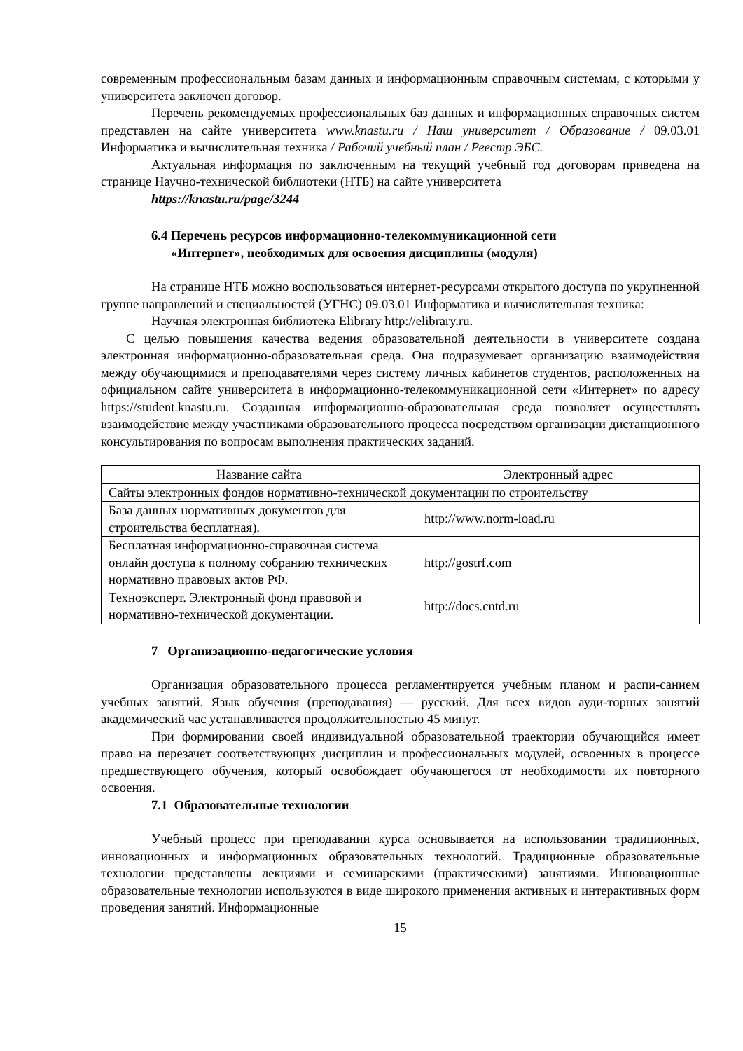современным профессиональным базам данных и информационным справочным системам, с которыми у университета заключен договор.
Перечень рекомендуемых профессиональных баз данных и информационных справочных систем представлен на сайте университета www.knastu.ru / Наш университет / Образование / 09.03.01 Информатика и вычислительная техника / Рабочий учебный план / Реестр ЭБС.
Актуальная информация по заключенным на текущий учебный год договорам приведена на странице Научно-технической библиотеки (НТБ) на сайте университета
https://knastu.ru/page/3244
6.4 Перечень ресурсов информационно-телекоммуникационной сети
«Интернет», необходимых для освоения дисциплины (модуля)
На странице НТБ можно воспользоваться интернет-ресурсами открытого доступа по укрупненной группе направлений и специальностей (УГНС) 09.03.01 Информатика и вычислительная техника:
Научная электронная библиотека Elibrary http://elibrary.ru.
С целью повышения качества ведения образовательной деятельности в университете создана электронная информационно-образовательная среда. Она подразумевает организацию взаимодействия между обучающимися и преподавателями через систему личных кабинетов студентов, расположенных на официальном сайте университета в информационно-телекоммуникационной сети «Интернет» по адресу https://student.knastu.ru. Созданная информационно-образовательная среда позволяет осуществлять взаимодействие между участниками образовательного процесса посредством организации дистанционного консультирования по вопросам выполнения практических заданий.
| Название сайта | Электронный адрес |
| Сайты электронных фондов нормативно-технической документации по строительству | |
| База данных нормативных документов для строительства бесплатная). | http://www.norm-load.ru |
| Бесплатная информационно-справочная система онлайн доступа к полному собранию технических нормативно правовых актов РФ. | http://gostrf.com |
| Техноэксперт. Электронный фонд правовой и нормативно-технической документации. | http://docs.cntd.ru |
7 Организационно-педагогические условия
Организация образовательного процесса регламентируется учебным планом и распи-санием учебных занятий. Язык обучения (преподавания) — русский. Для всех видов ауди-торных занятий академический час устанавливается продолжительностью 45 минут.
При формировании своей индивидуальной образовательной траектории обучающийся имеет право на перезачет соответствующих дисциплин и профессиональных модулей, освоенных в процессе предшествующего обучения, который освобождает обучающегося от необходимости их повторного освоения.
7.1 Образовательные технологии
Учебный процесс при преподавании курса основывается на использовании традиционных, инновационных и информационных образовательных технологий. Традиционные образовательные технологии представлены лекциями и семинарскими (практическими) занятиями. Инновационные образовательные технологии используются в виде широкого применения активных и интерактивных форм проведения занятий. Информационные
15